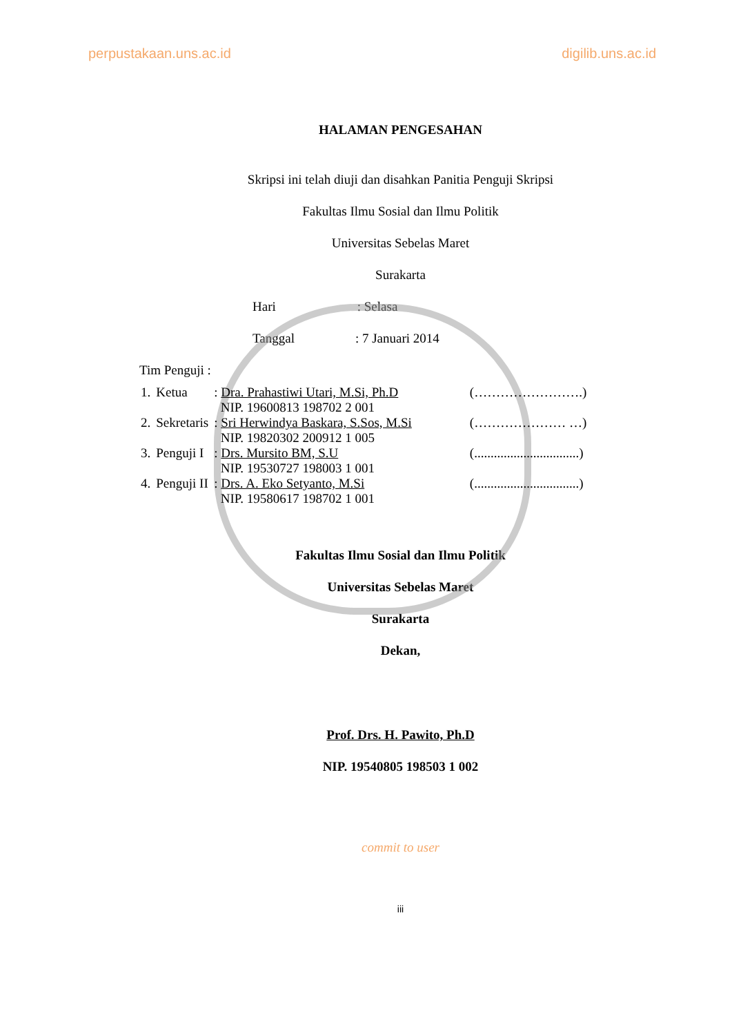perpustakaan.uns.ac.id digilib.uns.ac.id
HALAMAN PENGESAHAN
Skripsi ini telah diuji dan disahkan Panitia Penguji Skripsi
Fakultas Ilmu Sosial dan Ilmu Politik
Universitas Sebelas Maret
Surakarta
Hari : Selasa
Tanggal : 7 Januari 2014
Tim Penguji :
| 1. | Ketua | : Dra. Prahastiwi Utari, M.Si, Ph.D NIP. 19600813 198702 2 001 | (…………………….) |
| 2. | Sekretaris | : Sri Herwindya Baskara, S.Sos, M.Si NIP. 19820302 200912 1 005 | (………………… …) |
| 3. | Penguji I | : Drs. Mursito BM, S.U NIP. 19530727 198003 1 001 | (................................) |
| 4. | Penguji II | : Drs. A. Eko Setyanto, M.Si NIP. 19580617 198702 1 001 | (................................) |
Fakultas Ilmu Sosial dan Ilmu Politik
Universitas Sebelas Maret
Surakarta
Dekan,
Prof. Drs. H. Pawito, Ph.D
NIP. 19540805 198503 1 002
commit to user
iii